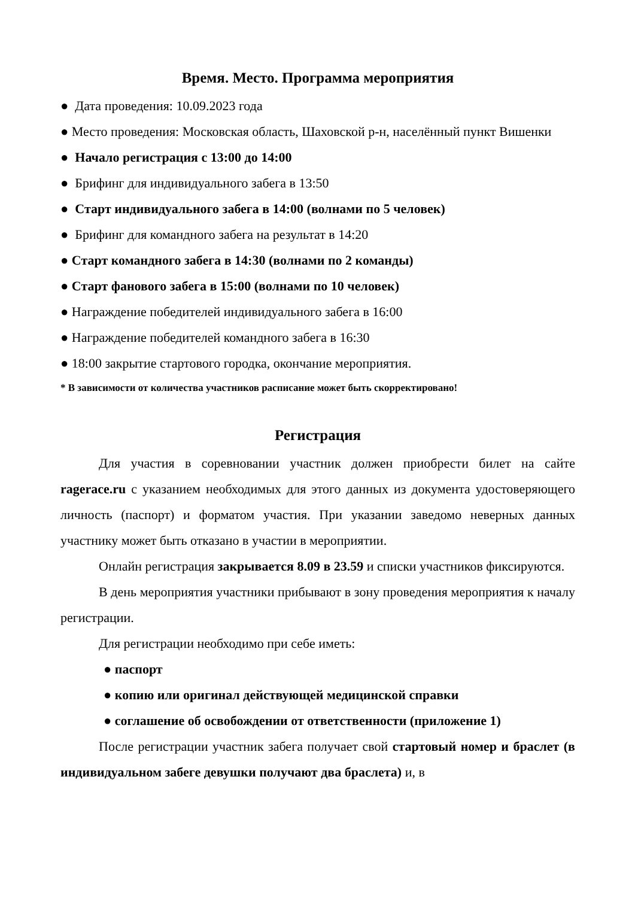Время. Место. Программа мероприятия
● Дата проведения: 10.09.2023 года
● Место проведения: Московская область, Шаховской р-н, населённый пункт Вишенки
● Начало регистрация с 13:00 до 14:00
● Брифинг для индивидуального забега в 13:50
● Старт индивидуального забега в 14:00 (волнами по 5 человек)
● Брифинг для командного забега на результат в 14:20
● Старт командного забега в 14:30 (волнами по 2 команды)
● Старт фанового забега в 15:00 (волнами по 10 человек)
● Награждение победителей индивидуального забега в 16:00
● Награждение победителей командного забега в 16:30
● 18:00 закрытие стартового городка, окончание мероприятия.
* В зависимости от количества участников расписание может быть скорректировано!
Регистрация
Для участия в соревновании участник должен приобрести билет на сайте ragerace.ru с указанием необходимых для этого данных из документа удостоверяющего личность (паспорт) и форматом участия. При указании заведомо неверных данных участнику может быть отказано в участии в мероприятии.
Онлайн регистрация закрывается 8.09 в 23.59 и списки участников фиксируются.
В день мероприятия участники прибывают в зону проведения мероприятия к началу регистрации.
Для регистрации необходимо при себе иметь:
● паспорт
● копию или оригинал действующей медицинской справки
● соглашение об освобождении от ответственности (приложение 1)
После регистрации участник забега получает свой стартовый номер и браслет (в индивидуальном забеге девушки получают два браслета) и, в